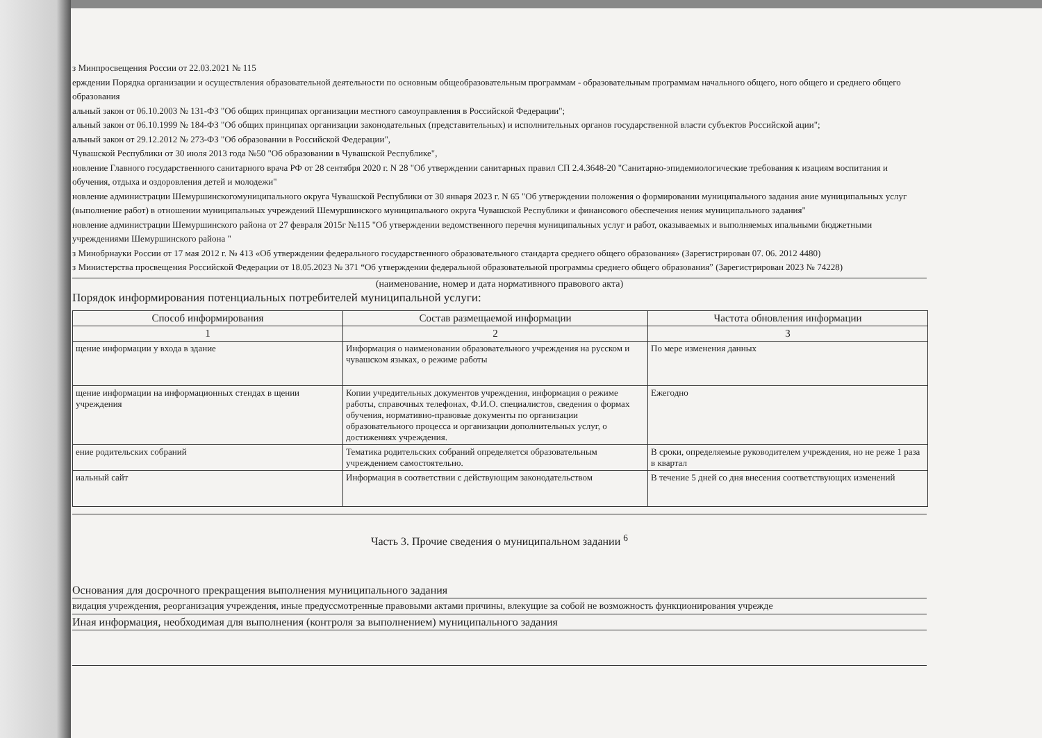з Минпросвещения России от 22.03.2021 № 115
ерждении Порядка организации и осуществления образовательной деятельности по основным общеобразовательным программам - образовательным программам начального общего, ного общего и среднего общего образования
альный закон от 06.10.2003 № 131-ФЗ "Об общих принципах организации местного самоуправления в Российской Федерации";
альный закон от 06.10.1999 № 184-ФЗ "Об общих принципах организации законодательных (представительных) и исполнительных органов государственной власти субъектов Российской ации";
альный закон от 29.12.2012 № 273-ФЗ "Об образовании в Российской Федерации",
Чувашской Республики от 30 июля 2013 года №50 "Об образовании в Чувашской Республике",
новление Главного государственного санитарного врача РФ от 28 сентября 2020 г. N 28 "Об утверждении санитарных правил СП 2.4.3648-20 "Санитарно-эпидемиологические требования к изациям воспитания и обучения, отдыха и оздоровления детей и молодежи"
новление администрации Шемуршинскогомуниципального округа Чувашской Республики от 30 января 2023 г. N 65 "Об утверждении положения о формировании муниципального задания ание муниципальных услуг (выполнение работ) в отношении муниципальных учреждений Шемуршинского муниципального округа Чувашской Республики и финансового обеспечения нения муниципального задания"
новление администрации Шемуршинского района от 27 февраля 2015г №115 "Об утверждении ведомственного перечня муниципальных услуг и работ, оказываемых и выполняемых ипальными бюджетными учреждениями Шемуршинского района "
з Минобрнауки России от 17 мая 2012 г. № 413 «Об утверждении федерального государственного образовательного стандарта среднего общего образования» (Зарегистрирован 07. 06. 2012 4480)
з Министерства просвещения Российской Федерации от 18.05.2023 № 371 “Об утверждении федеральной образовательной программы среднего общего образования” (Зарегистрирован 2023 № 74228)
(наименование, номер и дата нормативного правового акта)
Порядок информирования потенциальных потребителей муниципальной услуги:
| Способ информирования | Состав размещаемой информации | Частота обновления информации |
| --- | --- | --- |
| 1 | 2 | 3 |
| щение информации у входа в здание | Информация о наименовании образовательного учреждения на русском и чувашском языках, о режиме работы | По мере изменения данных |
| щение информации на информационных стендах в щении учреждения | Копии учредительных документов учреждения, информация о режиме работы, справочных телефонах, Ф.И.О. специалистов, сведения о формах обучения, нормативно-правовые документы по организации образовательного процесса и организации дополнительных услуг, о достижениях учреждения. | Ежегодно |
| ение родительских собраний | Тематика родительских собраний определяется образовательным учреждением самостоятельно. | В сроки, определяемые руководителем учреждения, но не реже 1 раза в квартал |
| иальный сайт | Информация в соответствии с действующим законодательством | В течение 5 дней со дня внесения соответствующих изменений |
Часть 3. Прочие сведения о муниципальном задании <sup>6</sup>
Основания для досрочного прекращения выполнения муниципального задания
видация учреждения, реорганизация учреждения, иные предусcмотренные правовыми актами причины, влекущие за собой не возможность функционирования учрежде
Иная информация, необходимая для выполнения (контроля за выполнением) муниципального задания